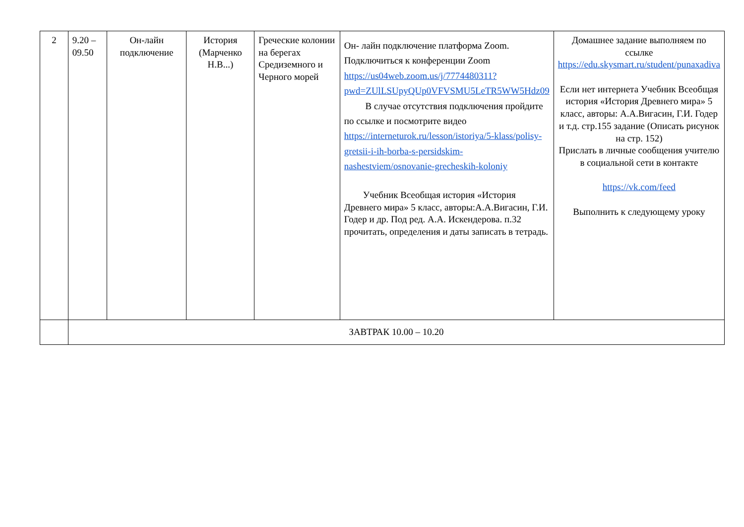| 2 | 9.20 – 09.50 | Он-лайн подключение | История (Марченко Н.В...) | Греческие колонии на берегах Средиземного и Черного морей | Он- лайн подключение платформа Zoom. Подключиться к конференции Zoom https://us04web.zoom.us/j/7774480311?pwd=ZUlLSUpyQUp0VFVSMU5LeTR5WW5Hdz09 В случае отсутствия подключения пройдите по ссылке и посмотрите видео https://interneturok.ru/lesson/istoriya/5-klass/polisy-gretsii-i-ih-borba-s-persidskim-nashestviem/osnovanie-grecheskih-koloniy Учебник Всеобщая история «История Древнего мира» 5 класс, авторы:А.А.Вигасин, Г.И. Годер и др. Под ред. А.А. Искендерова. п.32 прочитать, определения и даты записать в тетрадь. | Домашнее задание выполняем по ссылке https://edu.skysmart.ru/student/punaxadiva Если нет интернета Учебник Всеобщая история «История Древнего мира» 5 класс, авторы: А.А.Вигасин, Г.И. Годер и т.д. стр.155 задание (Описать рисунок на стр. 152) Прислать в личные сообщения учителю в социальной сети в контакте https://vk.com/feed Выполнить к следующему уроку |
| | ЗАВТРАК 10.00 – 10.20 | | | | | |